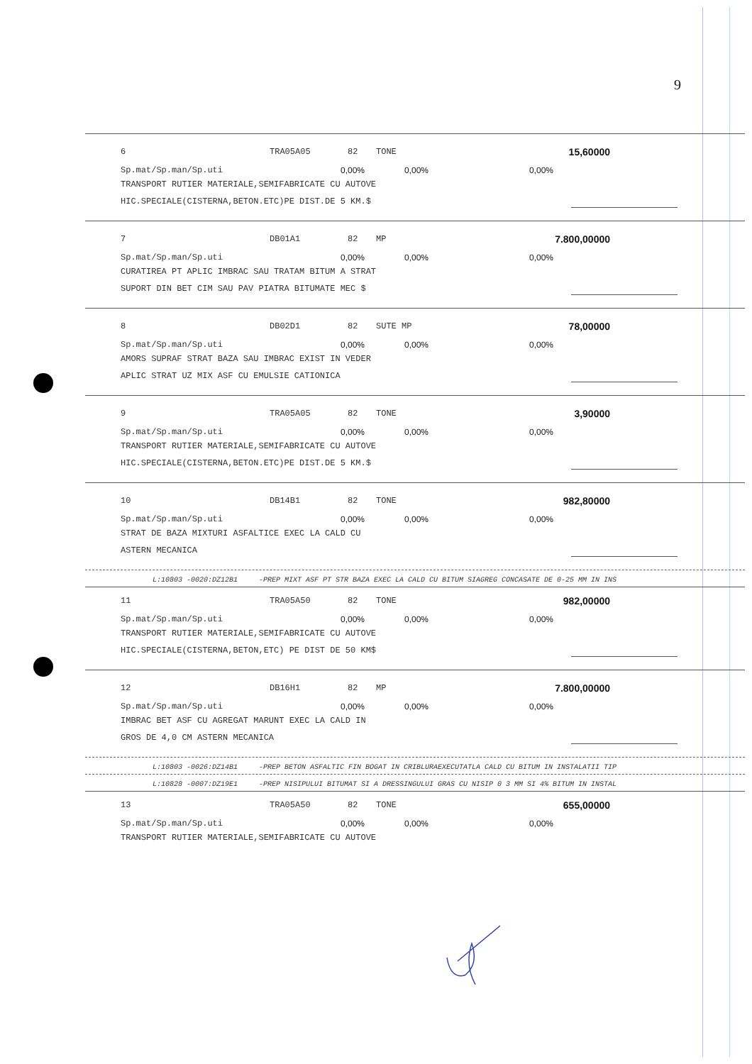9
6 TRA05A05 82 TONE 15,60000
Sp.mat/Sp.man/Sp.uti 0,00% 0,00% 0,00%
TRANSPORT RUTIER MATERIALE,SEMIFABRICATE CU AUTOVE
HIC.SPECIALE(CISTERNA,BETON.ETC)PE DIST.DE 5 KM.$
7 DB01A1 82 MP 7.800,00000
Sp.mat/Sp.man/Sp.uti 0,00% 0,00% 0,00%
CURATIREA PT APLIC IMBRAC SAU TRATAM BITUM A STRAT
SUPORT DIN BET CIM SAU PAV PIATRA BITUMATE MEC $
8 DB02D1 82 SUTE MP 78,00000
Sp.mat/Sp.man/Sp.uti 0,00% 0,00% 0,00%
AMORS SUPRAF STRAT BAZA SAU IMBRAC EXIST IN VEDER
APLIC STRAT UZ MIX ASF CU EMULSIE CATIONICA
9 TRA05A05 82 TONE 3,90000
Sp.mat/Sp.man/Sp.uti 0,00% 0,00% 0,00%
TRANSPORT RUTIER MATERIALE,SEMIFABRICATE CU AUTOVE
HIC.SPECIALE(CISTERNA,BETON.ETC)PE DIST.DE 5 KM.$
10 DB14B1 82 TONE 982,80000
Sp.mat/Sp.man/Sp.uti 0,00% 0,00% 0,00%
STRAT DE BAZA MIXTURI ASFALTICE EXEC LA CALD CU
ASTERN MECANICA
L:10803 -0020:DZ12B1 -PREP MIXT ASF PT STR BAZA EXEC LA CALD CU BITUM SIAGREG CONCASATE DE 0-25 MM IN INS
11 TRA05A50 82 TONE 982,00000
Sp.mat/Sp.man/Sp.uti 0,00% 0,00% 0,00%
TRANSPORT RUTIER MATERIALE,SEMIFABRICATE CU AUTOVE
HIC.SPECIALE(CISTERNA,BETON,ETC) PE DIST DE 50 KM$
12 DB16H1 82 MP 7.800,00000
Sp.mat/Sp.man/Sp.uti 0,00% 0,00% 0,00%
IMBRAC BET ASF CU AGREGAT MARUNT EXEC LA CALD IN
GROS DE 4,0 CM ASTERN MECANICA
L:10803 -0026:DZ14B1 -PREP BETON ASFALTIC FIN BOGAT IN CRIBLURAEXECUTATLA CALD CU BITUM IN INSTALATII TIP
L:10828 -0007:DZ19E1 -PREP NISIPULUI BITUMAT SI A DRESSINGULUI GRAS CU NISIP 0 3 MM SI 4% BITUM IN INSTAL
13 TRA05A50 82 TONE 655,00000
Sp.mat/Sp.man/Sp.uti 0,00% 0,00% 0,00%
TRANSPORT RUTIER MATERIALE,SEMIFABRICATE CU AUTOVE